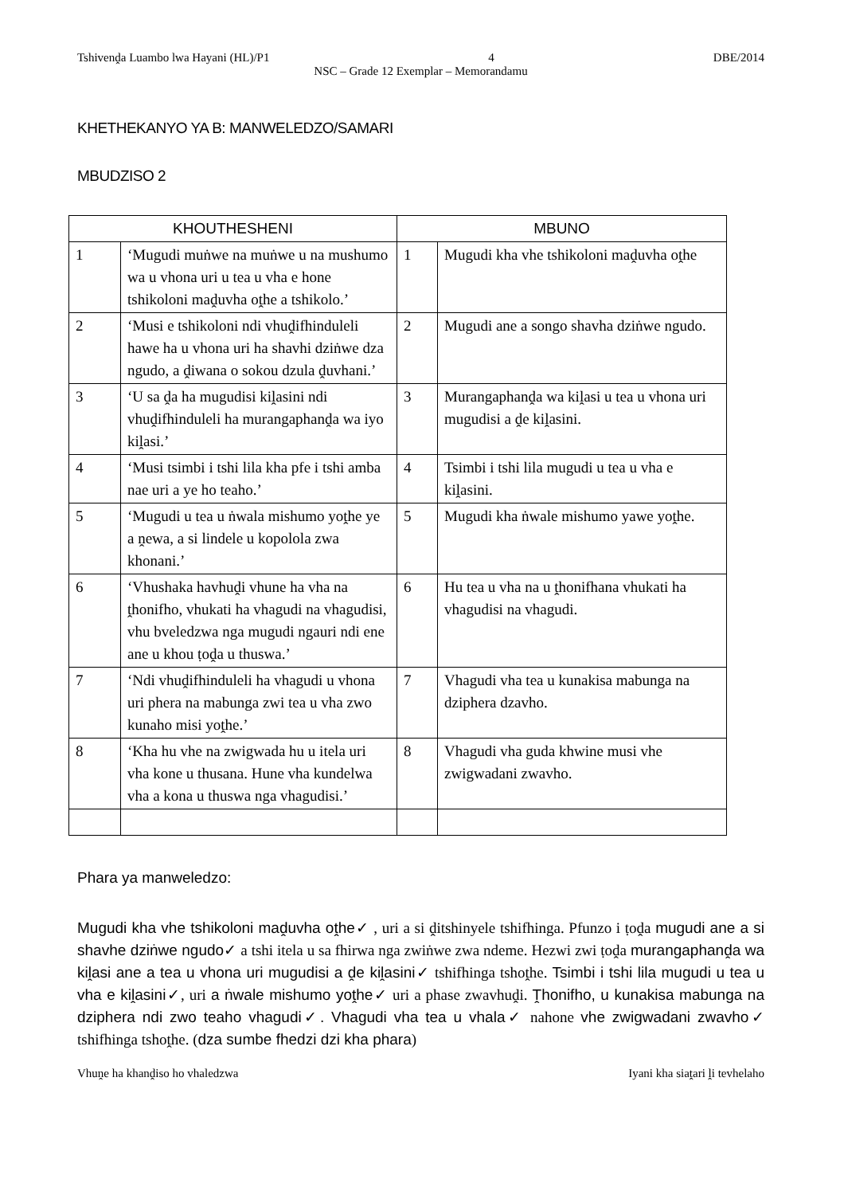Tshivenḓa Luambo lwa Hayani (HL)/P1 4 DBE/2014
NSC – Grade 12 Exemplar – Memorandamu
KHETHEKANYO YA B: MANWELEDZO/SAMARI
MBUDZISO 2
| KHOUTHESHENI | | MBUNO | |
| --- | --- | --- | --- |
| 1 | ‘Mugudi muṅwe na muṅwe u na mushumo wa u vhona uri u tea u vha e hone tshikoloni maḓuvha oṱhe a tshikolo.’ | 1 | Mugudi kha vhe tshikoloni maḓuvha oṱhe |
| 2 | ‘Musi e tshikoloni ndi vhuḓifhinduleli hawe ha u vhona uri ha shavhi dziṅwe dza ngudo, a ḓiwana o sokou dzula ḓuvhani.’ | 2 | Mugudi ane a songo shavha dziṅwe ngudo. |
| 3 | ‘U sa ḓa ha mugudisi kiḽasini ndi vhuḓifhinduleli ha murangaphanḓa wa iyo kiḽasi.’ | 3 | Murangaphanḓa wa kiḽasi u tea u vhona uri mugudisi a ḓe kiḽasini. |
| 4 | ‘Musi tsimbi i tshi lila kha pfe i tshi amba nae uri a ye ho teaho.’ | 4 | Tsimbi i tshi lila mugudi u tea u vha e kiḽasini. |
| 5 | ‘Mugudi u tea u ṅwala mishumo yoṱhe ye a ṋewa, a si lindele u kopolola zwa khonani.’ | 5 | Mugudi kha ṅwale mishumo yawe yoṱhe. |
| 6 | ‘Vhushaka havhuḓi vhune ha vha na ṱhonifho, vhukati ha vhagudi na vhagudisi, vhu bveledzwa nga mugudi ngauri ndi ene ane u khou ṭoḓa u thuswa.’ | 6 | Hu tea u vha na u ṱhonifhana vhukati ha vhagudisi na vhagudi. |
| 7 | ‘Ndi vhuḓifhinduleli ha vhagudi u vhona uri phera na mabunga zwi tea u vha zwo kunaho misi yoṱhe.’ | 7 | Vhagudi vha tea u kunakisa mabunga na dziphera dzavho. |
| 8 | ‘Kha hu vhe na zwigwada hu u itela uri vha kone u thusana. Hune vha kundelwa vha a kona u thuswa nga vhagudisi.’ | 8 | Vhagudi vha guda khwine musi vhe zwigwadani zwavho. |
Phara ya manweledzo:
Mugudi kha vhe tshikoloni maḓuvha oṱhe✓ , uri a si ḓitshinyele tshifhinga. Pfunzo i ṭoḓa mugudi ane a si shavhe dziṅwe ngudo✓ a tshi itela u sa fhirwa nga zwiṅwe zwa ndeme. Hezwi zwi ṭoḓa murangaphanḓa wa kiḽasi ane a tea u vhona uri mugudisi a ḓe kiḽasini✓ tshifhinga tshoṱhe. Tsimbi i tshi lila mugudi u tea u vha e kiḽasini✓, uri a ṅwale mishumo yoṱhe✓ uri a phase zwavhuḓi. Ṱhonifho, u kunakisa mabunga na dziphera ndi zwo teaho vhagudi✓. Vhagudi vha tea u vhala✓ nahone vhe zwigwadani zwavho✓ tshifhinga tshoṱhe. (dza sumbe fhedzi dzi kha phara)
Vhuṋe ha khanḓiso ho vhaledzwa Iyani kha siaṱari ḽi tevhelaho